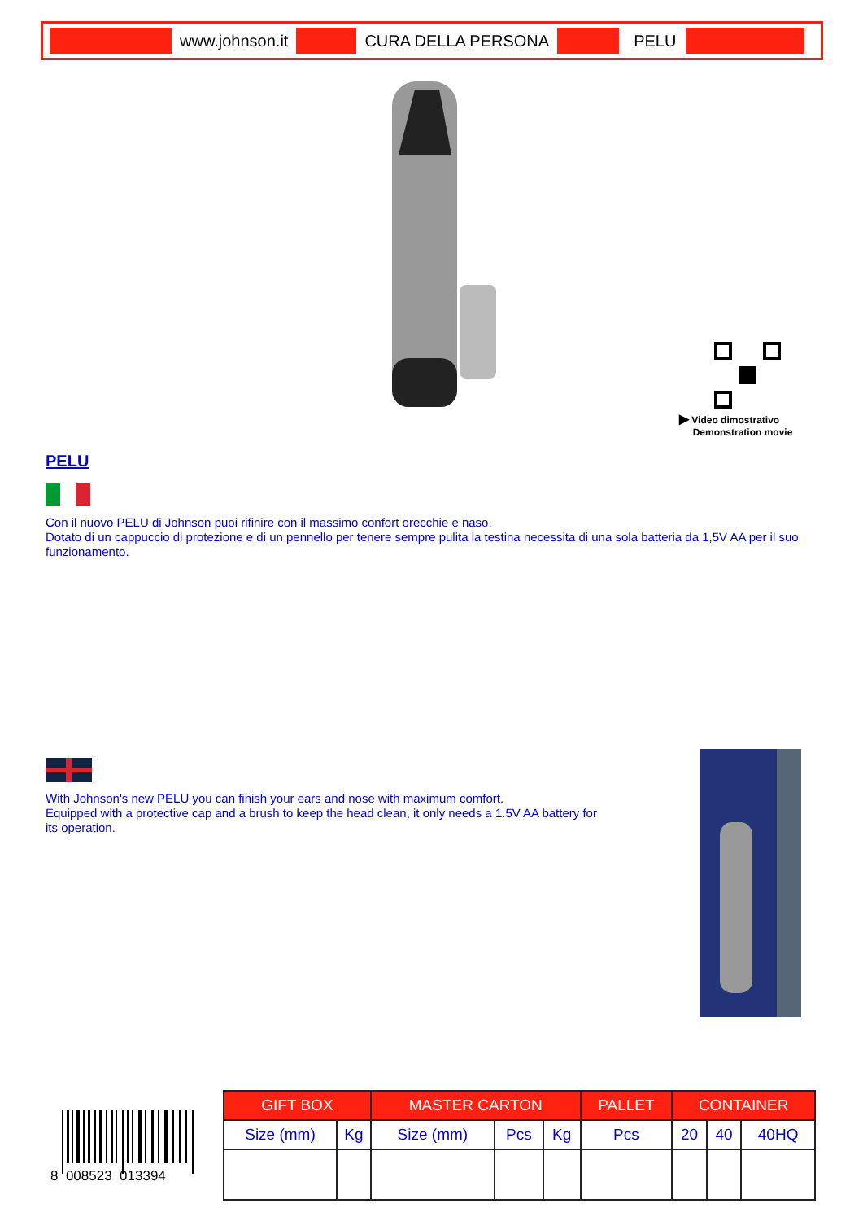www.johnson.it CURA DELLA PERSONA PELU
▶ Video dimostrativo
Demonstration movie
PELU
Con il nuovo PELU di Johnson puoi rifinire con il massimo confort orecchie e naso.
Dotato di un cappuccio di protezione e di un pennello per tenere sempre pulita la testina necessita di una sola batteria da 1,5V AA per il suo funzionamento.
With Johnson's new PELU you can finish your ears and nose with maximum comfort.
Equipped with a protective cap and a brush to keep the head clean, it only needs a 1.5V AA battery for its operation.
8 008523 013394
| GIFT BOX | | MASTER CARTON | | | PALLET | CONTAINER | | |
| --- | --- | --- | --- | --- | --- | --- | --- | --- |
| Size (mm) | Kg | Size (mm) | Pcs | Kg | Pcs | 20 | 40 | 40HQ |